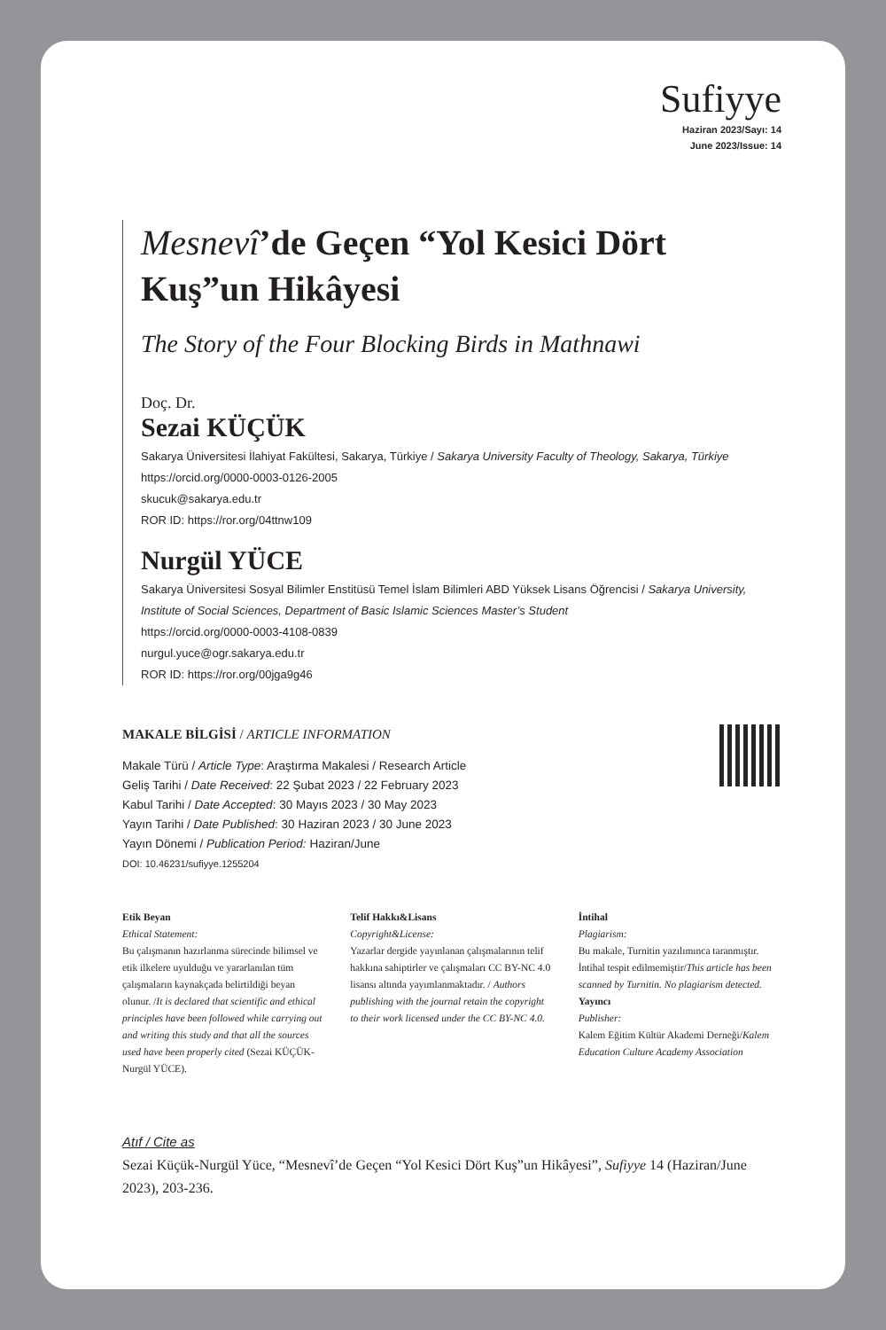Sufiyye
Haziran 2023/Sayı: 14
June 2023/Issue: 14
Mesnevî’de Geçen “Yol Kesici Dört Kuş”un Hikâyesi
The Story of the Four Blocking Birds in Mathnawi
Doç. Dr.
Sezai KÜÇÜK
Sakarya Üniversitesi İlahiyat Fakültesi, Sakarya, Türkiye / Sakarya University Faculty of Theology, Sakarya, Türkiye
https://orcid.org/0000-0003-0126-2005
skucuk@sakarya.edu.tr
ROR ID: https://ror.org/04ttnw109
Nurgül YÜCE
Sakarya Üniversitesi Sosyal Bilimler Enstitüsü Temel İslam Bilimleri ABD Yüksek Lisans Öğrencisi / Sakarya University, Institute of Social Sciences, Department of Basic Islamic Sciences Master’s Student
https://orcid.org/0000-0003-4108-0839
nurgul.yuce@ogr.sakarya.edu.tr
ROR ID: https://ror.org/00jga9g46
MAKALE BİLGİSİ / ARTICLE INFORMATION
Makale Türü / Article Type: Araştırma Makalesi / Research Article
Geliş Tarihi / Date Received: 22 Şubat 2023 / 22 February 2023
Kabul Tarihi / Date Accepted: 30 Mayıs 2023 / 30 May 2023
Yayın Tarihi / Date Published: 30 Haziran 2023 / 30 June 2023
Yayın Dönemi / Publication Period: Haziran/June
DOI: 10.46231/sufiyye.1255204
Etik Beyan
Ethical Statement:
Bu çalışmanın hazırlanma sürecinde bilimsel ve etik ilkelere uyulduğu ve yararlanılan tüm çalışmaların kaynakçada belirtildiği beyan olunur. /It is declared that scientific and ethical principles have been followed while carrying out and writing this study and that all the sources used have been properly cited (Sezai KÜÇÜK-Nurgül YÜCE).
Telif Hakkı&Lisans
Copyright&License:
Yazarlar dergide yayınlanan çalışmalarının telif hakkına sahiptirler ve çalışmaları CC BY-NC 4.0 lisansı altında yayımlanmaktadır. / Authors publishing with the journal retain the copyright to their work licensed under the CC BY-NC 4.0.
İntihal
Plagiarism:
Bu makale, Turnitin yazılımınca taranmıştır. İntihal tespit edilmemiştir/This article has been scanned by Turnitin. No plagiarism detected.
Yayıncı
Publisher:
Kalem Eğitim Kültür Akademi Derneği/Kalem Education Culture Academy Association
Atıf / Cite as
Sezai Küçük-Nurgül Yüce, “Mesnevî’de Geçen “Yol Kesici Dört Kuş”un Hikâyesi”, Sufiyye 14 (Haziran/June 2023), 203-236.